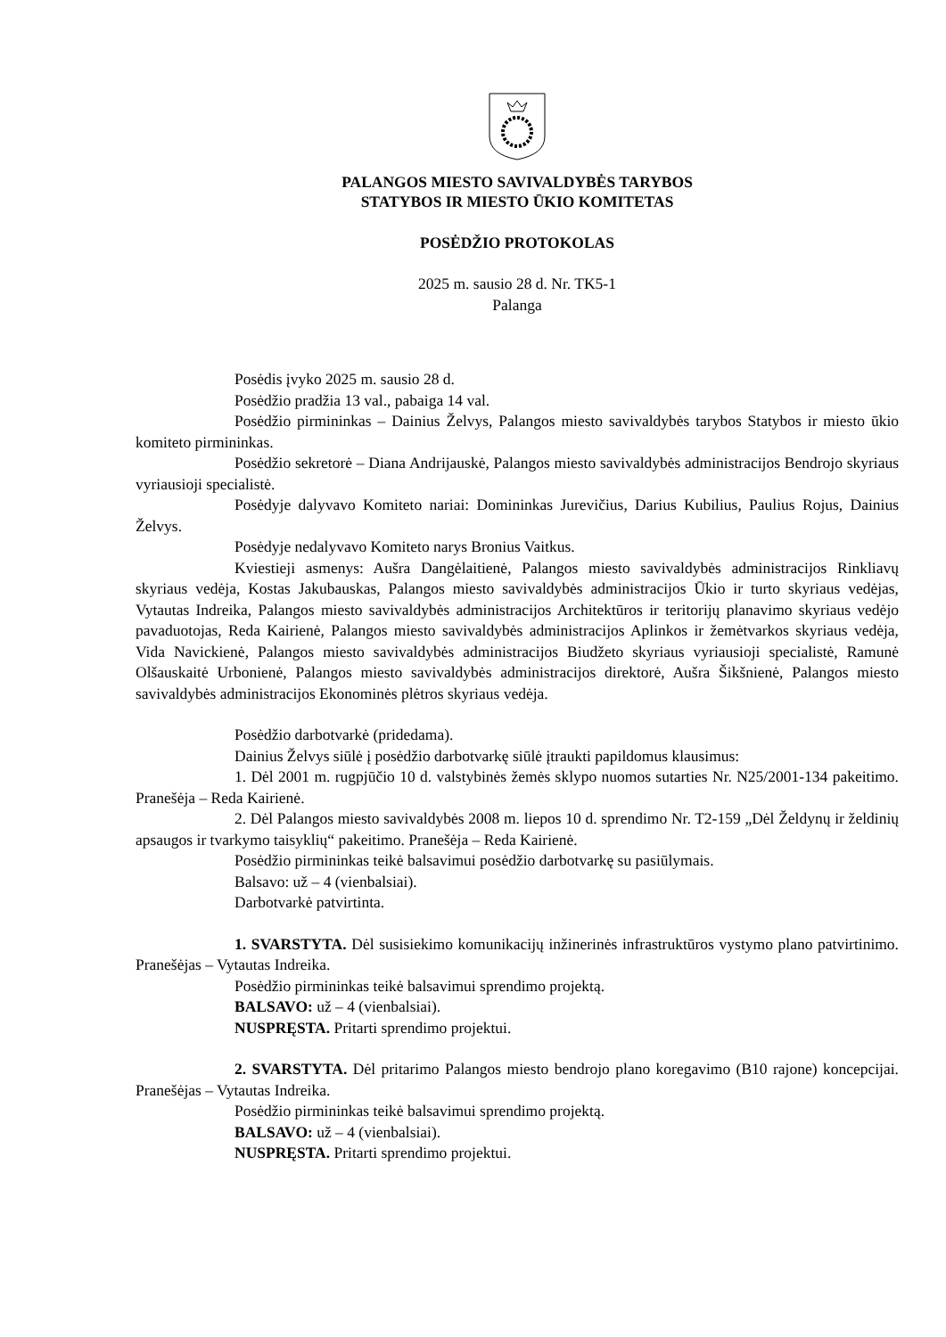PALANGOS MIESTO SAVIVALDYBĖS TARYBOS
STATYBOS IR MIESTO ŪKIO KOMITETAS
POSĖDŽIO PROTOKOLAS
2025 m. sausio 28 d. Nr. TK5-1
Palanga
Posėdis įvyko 2025 m. sausio 28 d.
Posėdžio pradžia 13 val., pabaiga 14 val.
Posėdžio pirmininkas – Dainius Želvys, Palangos miesto savivaldybės tarybos Statybos ir miesto ūkio komiteto pirmininkas.
Posėdžio sekretorė – Diana Andrijauskė, Palangos miesto savivaldybės administracijos Bendrojo skyriaus vyriausioji specialistė.
Posėdyje dalyvavo Komiteto nariai: Domininkas Jurevičius, Darius Kubilius, Paulius Rojus, Dainius Želvys.
Posėdyje nedalyvavo Komiteto narys Bronius Vaitkus.
Kviestieji asmenys: Aušra Dangėlaitienė, Palangos miesto savivaldybės administracijos Rinkliavų skyriaus vedėja, Kostas Jakubauskas, Palangos miesto savivaldybės administracijos Ūkio ir turto skyriaus vedėjas, Vytautas Indreika, Palangos miesto savivaldybės administracijos Architektūros ir teritorijų planavimo skyriaus vedėjo pavaduotojas, Reda Kairienė, Palangos miesto savivaldybės administracijos Aplinkos ir žemėtvarkos skyriaus vedėja, Vida Navickienė, Palangos miesto savivaldybės administracijos Biudžeto skyriaus vyriausioji specialistė, Ramunė Olšauskaitė Urbonienė, Palangos miesto savivaldybės administracijos direktorė, Aušra Šikšnienė, Palangos miesto savivaldybės administracijos Ekonominės plėtros skyriaus vedėja.
Posėdžio darbotvarkė (pridedama).
Dainius Želvys siūlė į posėdžio darbotvarkę siūlė įtraukti papildomus klausimus:
1. Dėl 2001 m. rugpjūčio 10 d. valstybinės žemės sklypo nuomos sutarties Nr. N25/2001-134 pakeitimo. Pranešėja – Reda Kairienė.
2. Dėl Palangos miesto savivaldybės 2008 m. liepos 10 d. sprendimo Nr. T2-159 „Dėl Želdynų ir želdinių apsaugos ir tvarkymo taisyklių“ pakeitimo. Pranešėja – Reda Kairienė.
Posėdžio pirmininkas teikė balsavimui posėdžio darbotvarkę su pasiūlymais.
Balsavo: už – 4 (vienbalsiai).
Darbotvarkė patvirtinta.
1. SVARSTYTA. Dėl susisiekimo komunikacijų inžinerinės infrastruktūros vystymo plano patvirtinimo. Pranešėjas – Vytautas Indreika.
Posėdžio pirmininkas teikė balsavimui sprendimo projektą.
BALSAVO: už – 4 (vienbalsiai).
NUSPRĘSTA. Pritarti sprendimo projektui.
2. SVARSTYTA. Dėl pritarimo Palangos miesto bendrojo plano koregavimo (B10 rajone) koncepcijai. Pranešėjas – Vytautas Indreika.
Posėdžio pirmininkas teikė balsavimui sprendimo projektą.
BALSAVO: už – 4 (vienbalsiai).
NUSPRĘSTA. Pritarti sprendimo projektui.